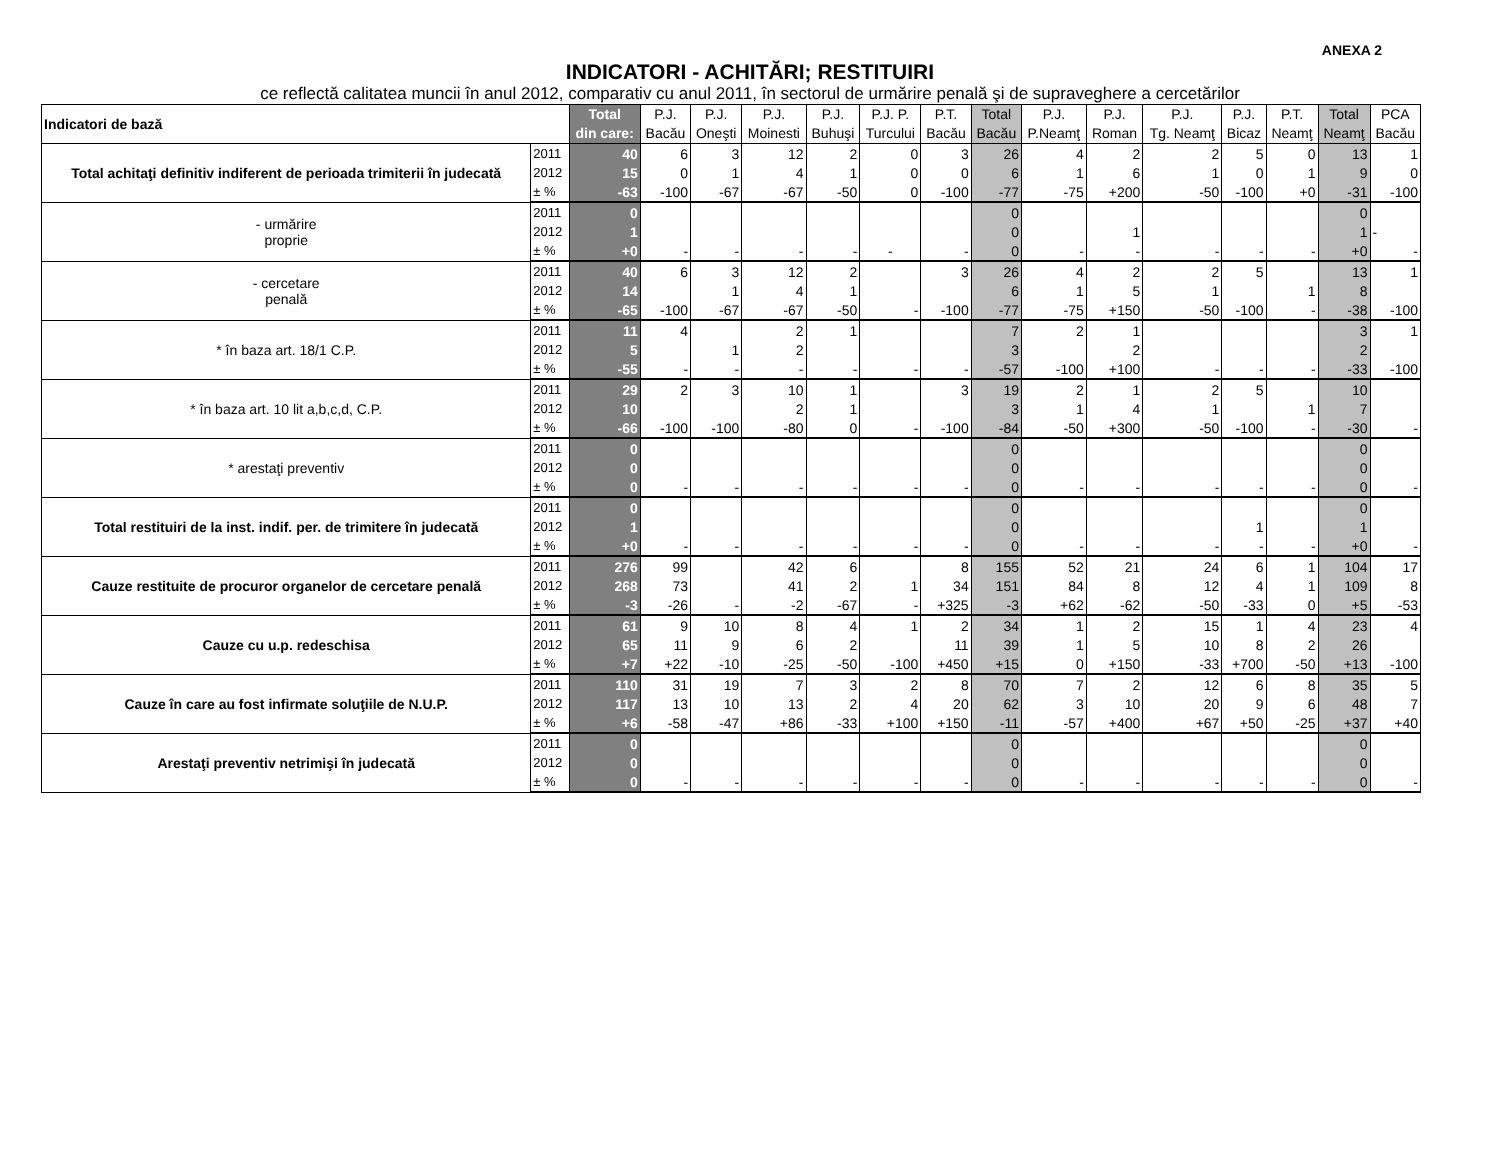ANEXA 2
INDICATORI - ACHITĂRI; RESTITUIRI
ce reflectă calitatea muncii în anul 2012, comparativ cu anul 2011, în sectorul de urmărire penală şi de supraveghere a cercetărilor
| Indicatori de bază | | Total din care: | P.J. Bacău | P.J. Oneşti | P.J. Moinesti | P.J. Buhuşi | P.J. P. Turcului | P.T. Bacău | Total Bacău | P.J. P.Neamţ | P.J. Roman | P.J. Tg. Neamţ | P.J. Bicaz | P.T. Neamţ | Total Neamţ | PCA Bacău |
| --- | --- | --- | --- | --- | --- | --- | --- | --- | --- | --- | --- | --- | --- | --- | --- | --- |
| Total achitaţi definitiv indiferent de perioada trimiterii în judecată | 2011 | 40 | 6 | 3 | 12 | 2 | 0 | 3 | 26 | 4 | 2 | 2 | 5 | 0 | 13 | 1 |
| | 2012 | 15 | 0 | 1 | 4 | 1 | 0 | 0 | 6 | 1 | 6 | 1 | 0 | 1 | 9 | 0 |
| | ± % | -63 | -100 | -67 | -67 | -50 | 0 | -100 | -77 | -75 | +200 | -50 | -100 | +0 | -31 | -100 |
| - urmărire proprie | 2011 | 0 | | | | | | | 0 | | | | | | 0 | |
| | 2012 | 1 | | | | | | | 0 | | 1 | | | | 1 | - |
| | ± % | +0 | - | - | - | - | - | - | 0 | - | - | - | - | - | +0 | - |
| - cercetare penală | 2011 | 40 | 6 | 3 | 12 | 2 | | 3 | 26 | 4 | 2 | 2 | 5 | | 13 | 1 |
| | 2012 | 14 | | 1 | 4 | 1 | | | 6 | 1 | 5 | 1 | | 1 | 8 | |
| | ± % | -65 | -100 | -67 | -67 | -50 | - | -100 | -77 | -75 | +150 | -50 | -100 | - | -38 | -100 |
| * în baza art. 18/1 C.P. | 2011 | 11 | 4 | | 2 | 1 | | | 7 | 2 | 1 | | | | 3 | 1 |
| | 2012 | 5 | | 1 | 2 | | | | 3 | | 2 | | | | 2 | |
| | ± % | -55 | - | - | - | - | - | - | -57 | -100 | +100 | - | - | - | -33 | -100 |
| * în baza art. 10 lit a,b,c,d, C.P. | 2011 | 29 | 2 | 3 | 10 | 1 | | 3 | 19 | 2 | 1 | 2 | 5 | | 10 | |
| | 2012 | 10 | | | 2 | 1 | | | 3 | 1 | 4 | 1 | | 1 | 7 | |
| | ± % | -66 | -100 | -100 | -80 | 0 | - | -100 | -84 | -50 | +300 | -50 | -100 | - | -30 | - |
| * arestaţi preventiv | 2011 | 0 | | | | | | | 0 | | | | | | 0 | |
| | 2012 | 0 | | | | | | | 0 | | | | | | 0 | |
| | ± % | 0 | - | - | - | - | - | - | 0 | - | - | - | - | - | 0 | - |
| Total restituiri de la inst. indif. per. de trimitere în judecată | 2011 | 0 | | | | | | | 0 | | | | | | 0 | |
| | 2012 | 1 | | | | | | | 0 | | | | 1 | | 1 | |
| | ± % | +0 | - | - | - | - | - | - | 0 | - | - | - | - | - | +0 | - |
| Cauze restituite de procuror organelor de cercetare penală | 2011 | 276 | 99 | | 42 | 6 | | 8 | 155 | 52 | 21 | 24 | 6 | 1 | 104 | 17 |
| | 2012 | 268 | 73 | | 41 | 2 | 1 | 34 | 151 | 84 | 8 | 12 | 4 | 1 | 109 | 8 |
| | ± % | -3 | -26 | - | -2 | -67 | - | +325 | -3 | +62 | -62 | -50 | -33 | 0 | +5 | -53 |
| Cauze cu u.p. redeschisa | 2011 | 61 | 9 | 10 | 8 | 4 | 1 | 2 | 34 | 1 | 2 | 15 | 1 | 4 | 23 | 4 |
| | 2012 | 65 | 11 | 9 | 6 | 2 | | 11 | 39 | 1 | 5 | 10 | 8 | 2 | 26 | |
| | ± % | +7 | +22 | -10 | -25 | -50 | -100 | +450 | +15 | 0 | +150 | -33 | +700 | -50 | +13 | -100 |
| Cauze în care au fost infirmate soluţiile de N.U.P. | 2011 | 110 | 31 | 19 | 7 | 3 | 2 | 8 | 70 | 7 | 2 | 12 | 6 | 8 | 35 | 5 |
| | 2012 | 117 | 13 | 10 | 13 | 2 | 4 | 20 | 62 | 3 | 10 | 20 | 9 | 6 | 48 | 7 |
| | ± % | +6 | -58 | -47 | +86 | -33 | +100 | +150 | -11 | -57 | +400 | +67 | +50 | -25 | +37 | +40 |
| Arestaţi preventiv netrimişi în judecată | 2011 | 0 | | | | | | | 0 | | | | | | 0 | |
| | 2012 | 0 | | | | | | | 0 | | | | | | 0 | |
| | ± % | 0 | - | - | - | - | - | - | 0 | - | - | - | - | - | 0 | - |